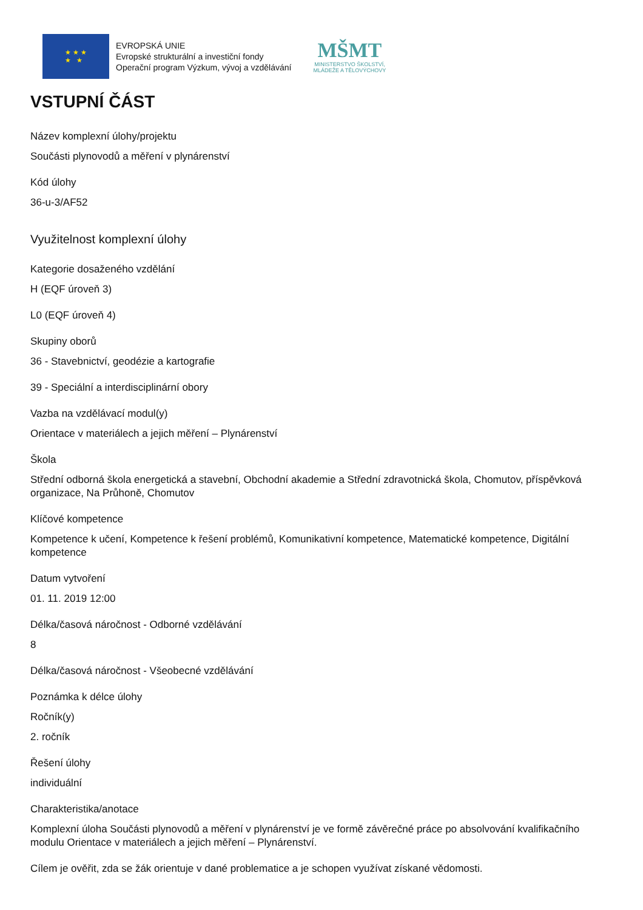★ ★ ★
★ ★
EVROPSKÁ UNIE
Evropské strukturální a investiční fondy
Operační program Výzkum, vývoj a vzdělávání
MŠMT
MINISTERSTVO ŠKOLSTVÍ,
MLÁDEŽE A TĚLOVÝCHOVY
VSTUPNÍ ČÁST
Název komplexní úlohy/projektu
Součásti plynovodů a měření v plynárenství
Kód úlohy
36-u-3/AF52
Využitelnost komplexní úlohy
Kategorie dosaženého vzdělání
H (EQF úroveň 3)
L0 (EQF úroveň 4)
Skupiny oborů
36 - Stavebnictví, geodézie a kartografie
39 - Speciální a interdisciplinární obory
Vazba na vzdělávací modul(y)
Orientace v materiálech a jejich měření – Plynárenství
Škola
Střední odborná škola energetická a stavební, Obchodní akademie a Střední zdravotnická škola, Chomutov, příspěvková organizace, Na Průhoně, Chomutov
Klíčové kompetence
Kompetence k učení, Kompetence k řešení problémů, Komunikativní kompetence, Matematické kompetence, Digitální kompetence
Datum vytvoření
01. 11. 2019 12:00
Délka/časová náročnost - Odborné vzdělávání
8
Délka/časová náročnost - Všeobecné vzdělávání
Poznámka k délce úlohy
Ročník(y)
2. ročník
Řešení úlohy
individuální
Charakteristika/anotace
Komplexní úloha Součásti plynovodů a měření v plynárenství je ve formě závěrečné práce po absolvování kvalifikačního modulu Orientace v materiálech a jejich měření – Plynárenství.
Cílem je ověřit, zda se žák orientuje v dané problematice a je schopen využívat získané vědomosti.